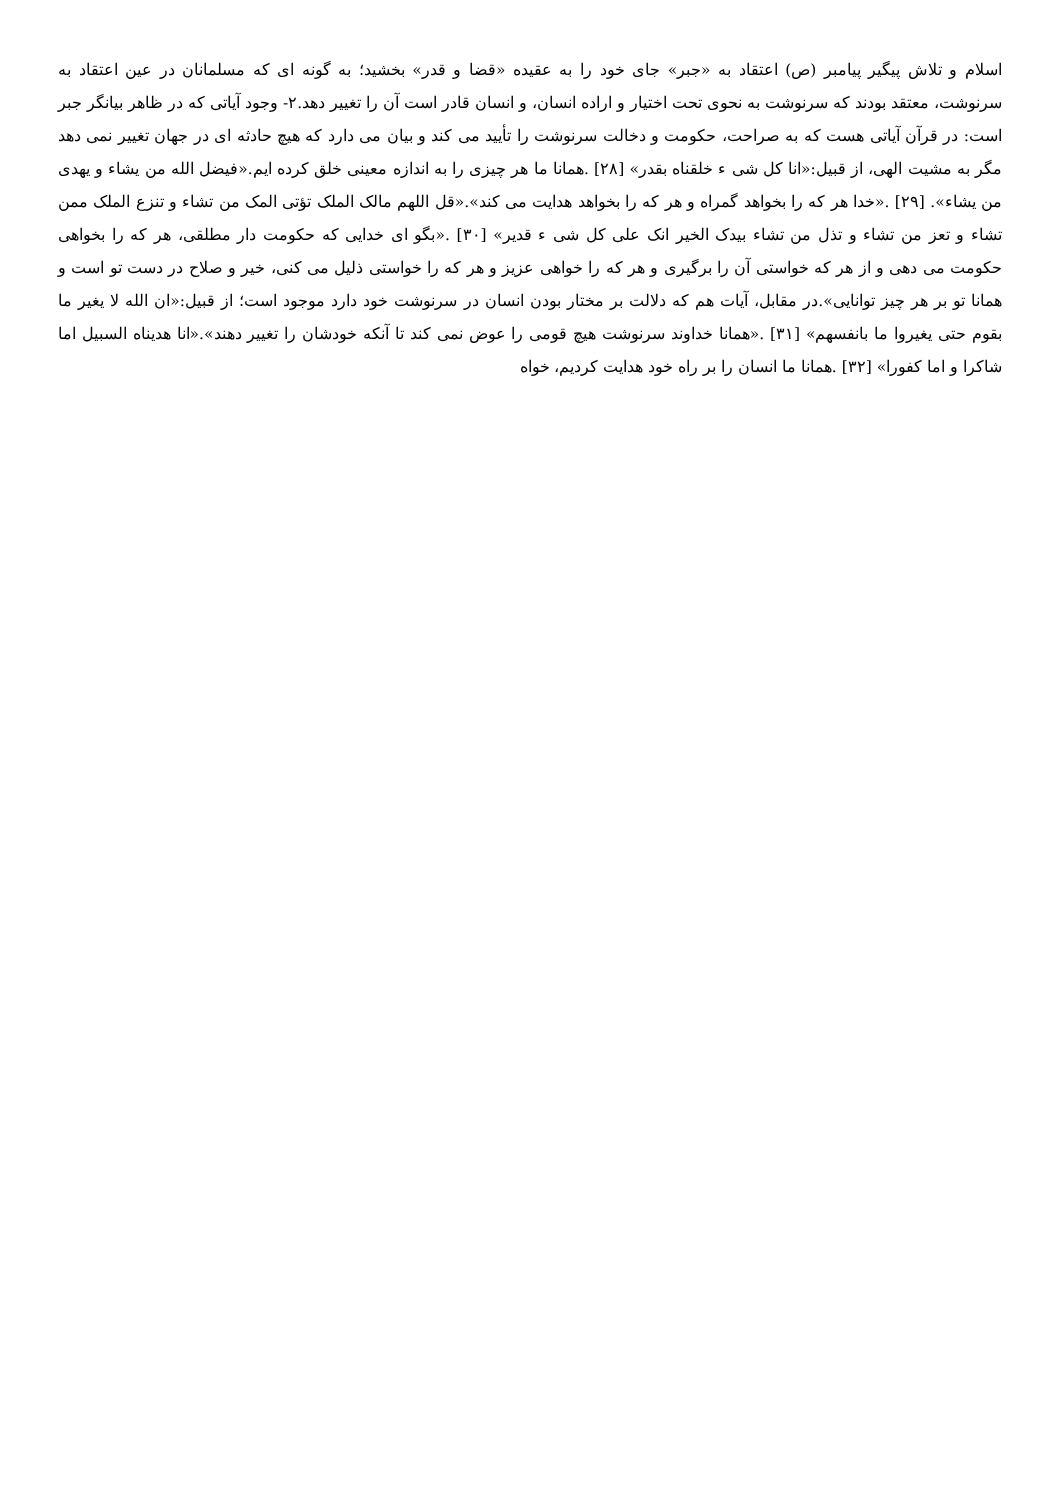اسلام و تلاش پیگیر پیامبر (ص) اعتقاد به «جبر» جای خود را به عقیده «قضا و قدر» بخشید؛ به گونه ای که مسلمانان در عین اعتقاد به سرنوشت، معتقد بودند که سرنوشت به نحوی تحت اختیار و اراده انسان، و انسان قادر است آن را تغییر دهد.۲- وجود آیاتی که در ظاهر بیانگر جبر است: در قرآن آیاتی هست که به صراحت، حکومت و دخالت سرنوشت را تأیید می کند و بیان می دارد که هیچ حادثه ای در جهان تغییر نمی دهد مگر به مشیت الهی، از قبیل:«انا کل شی ء خلقناه بقدر» [۲۸] .همانا ما هر چیزی را به اندازه معینی خلق کرده ایم.«فیضل الله من یشاء و یهدی من یشاء». [۲۹] .«خدا هر که را بخواهد گمراه و هر که را بخواهد هدایت می کند».«قل اللهم مالک الملک تؤتی المک من تشاء و تنزع الملک ممن تشاء و تعز من تشاء و تذل من تشاء بیدک الخیر انک علی کل شی ء قدیر» [۳۰] .«بگو ای خدایی که حکومت دار مطلقی، هر که را بخواهی حکومت می دهی و از هر که خواستی آن را برگیری و هر که را خواهی عزیز و هر که را خواستی ذلیل می کنی، خیر و صلاح در دست تو است و همانا تو بر هر چیز توانایی».در مقابل، آیات هم که دلالت بر مختار بودن انسان در سرنوشت خود دارد موجود است؛ از قبیل:«ان الله لا یغیر ما بقوم حتی یغیروا ما بانفسهم» [۳۱] .«همانا خداوند سرنوشت هیچ قومی را عوض نمی کند تا آنکه خودشان را تغییر دهند».«انا هدیناه السبیل اما شاکرا و اما کفورا» [۳۲] .همانا ما انسان را بر راه خود هدایت کردیم، خواه